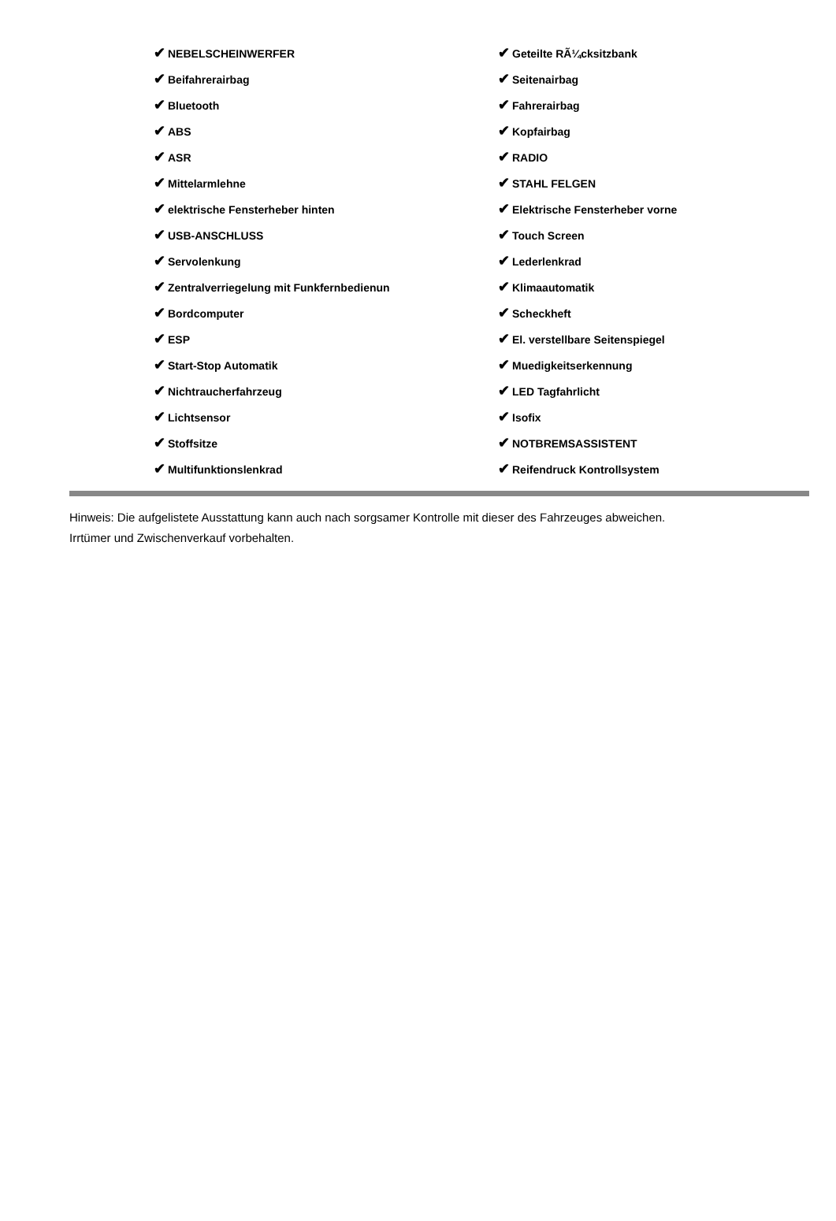| ✔ NEBELSCHEINWERFER | ✔ Geteilte RÃ¼cksitzbank |
| ✔ Beifahrerairbag | ✔ Seitenairbag |
| ✔ Bluetooth | ✔ Fahrerairbag |
| ✔ ABS | ✔ Kopfairbag |
| ✔ ASR | ✔ RADIO |
| ✔ Mittelarmlehne | ✔ STAHL FELGEN |
| ✔ elektrische Fensterheber hinten | ✔ Elektrische Fensterheber vorne |
| ✔ USB-ANSCHLUSS | ✔ Touch Screen |
| ✔ Servolenkung | ✔ Lederlenkrad |
| ✔ Zentralverriegelung mit Funkfernbedienun | ✔ Klimaautomatik |
| ✔ Bordcomputer | ✔ Scheckheft |
| ✔ ESP | ✔ El. verstellbare Seitenspiegel |
| ✔ Start-Stop Automatik | ✔ Muedigkeitserkennung |
| ✔ Nichtraucherfahrzeug | ✔ LED Tagfahrlicht |
| ✔ Lichtsensor | ✔ Isofix |
| ✔ Stoffsitze | ✔ NOTBREMSASSISTENT |
| ✔ Multifunktionslenkrad | ✔ Reifendruck Kontrollsystem |
Hinweis: Die aufgelistete Ausstattung kann auch nach sorgsamer Kontrolle mit dieser des Fahrzeuges abweichen. Irrtümer und Zwischenverkauf vorbehalten.